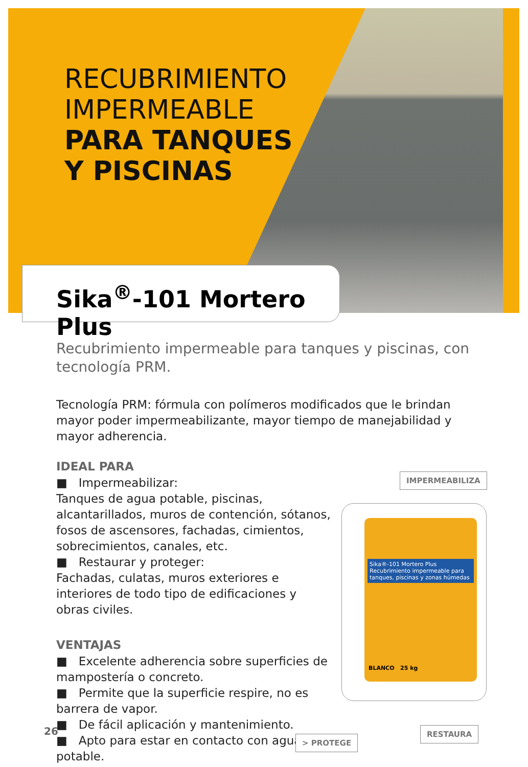RECUBRIMIENTO
IMPERMEABLE
PARA TANQUES
Y PISCINAS
Sika<sup>®</sup>-101 Mortero Plus
Recubrimiento impermeable para tanques y piscinas, con tecnología PRM.
Tecnología PRM: fórmula con polímeros modificados que le brindan mayor poder impermeabilizante, mayor tiempo de manejabilidad y mayor adherencia.
IDEAL PARA
■ Impermeabilizar:
Tanques de agua potable, piscinas, alcantarillados, muros de contención, sótanos, fosos de ascensores, fachadas, cimientos, sobrecimientos, canales, etc.
■ Restaurar y proteger:
Fachadas, culatas, muros exteriores e interiores de todo tipo de edificaciones y obras civiles.
VENTAJAS
■ Excelente adherencia sobre superficies de mampostería o concreto.
■ Permite que la superficie respire, no es barrera de vapor.
■ De fácil aplicación y mantenimiento.
■ Apto para estar en contacto con agua potable.
IMPERMEABILIZA
Sika®-101 Mortero Plus
Recubrimiento impermeable para tanques, piscinas y zonas húmedas
BLANCO 25 kg
RESTAURA
> PROTEGE
26